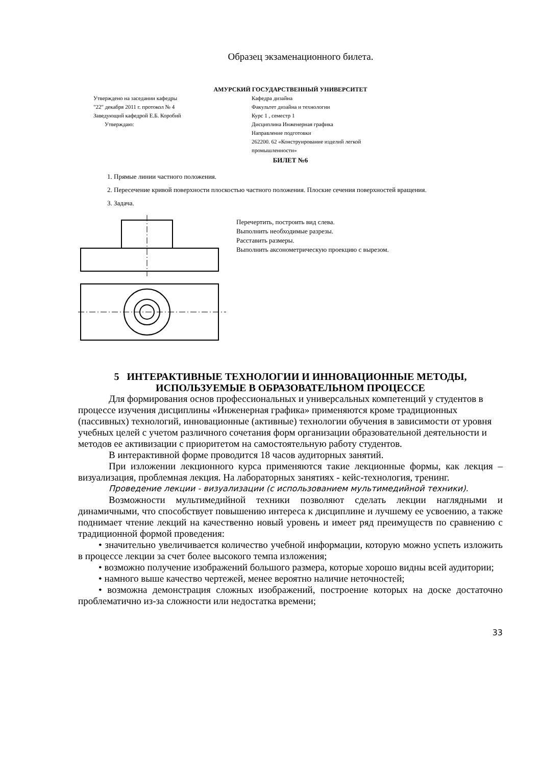Образец экзаменационного билета.
АМУРСКИЙ ГОСУДАРСТВЕННЫЙ УНИВЕРСИТЕТ
Утверждено на заседании кафедры
"22" декабря 2011 г. протокол № 4
Заведующий кафедрой Е.Б. Коробий
Утверждаю:
Кафедра дизайна
Факультет дизайна и технологии
Курс 1 , семестр 1
Дисциплина Инженерная графика
Направление подготовки
262200. 62 «Конструирование изделий легкой промышленности»
БИЛЕТ №6
1. Прямые линии частного положения.
2. Пересечение кривой поверхности плоскостью частного положения. Плоские сечения поверхностей вращения.
3. Задача.
Перечертить, построить вид слева.
Выполнить необходимые разрезы.
Расставить размеры.
Выполнить аксонометрическую проекцию с вырезом.
5 ИНТЕРАКТИВНЫЕ ТЕХНОЛОГИИ И ИННОВАЦИОННЫЕ МЕТОДЫ, ИСПОЛЬЗУЕМЫЕ В ОБРАЗОВАТЕЛЬНОМ ПРОЦЕССЕ
Для формирования основ профессиональных и универсальных компетенций у студентов в процессе изучения дисциплины «Инженерная графика» применяются кроме традиционных (пассивных) технологий, инновационные (активные) технологии обучения в зависимости от уровня учебных целей с учетом различного сочетания форм организации образовательной деятельности и методов ее активизации с приоритетом на самостоятельную работу студентов.
В интерактивной форме проводится 18 часов аудиторных занятий.
При изложении лекционного курса применяются такие лекционные формы, как лекция – визуализация, проблемная лекция. На лабораторных занятиях - кейс-технология, тренинг.
Проведение лекции - визуализации (с использованием мультимедийной техники).
Возможности мультимедийной техники позволяют сделать лекции наглядными и динамичными, что способствует повышению интереса к дисциплине и лучшему ее усвоению, а также поднимает чтение лекций на качественно новый уровень и имеет ряд преимуществ по сравнению с традиционной формой проведения:
• значительно увеличивается количество учебной информации, которую можно успеть изложить в процессе лекции за счет более высокого темпа изложения;
• возможно получение изображений большого размера, которые хорошо видны всей аудитории;
• намного выше качество чертежей, менее вероятно наличие неточностей;
• возможна демонстрация сложных изображений, построение которых на доске достаточно проблематично из-за сложности или недостатка времени;
33